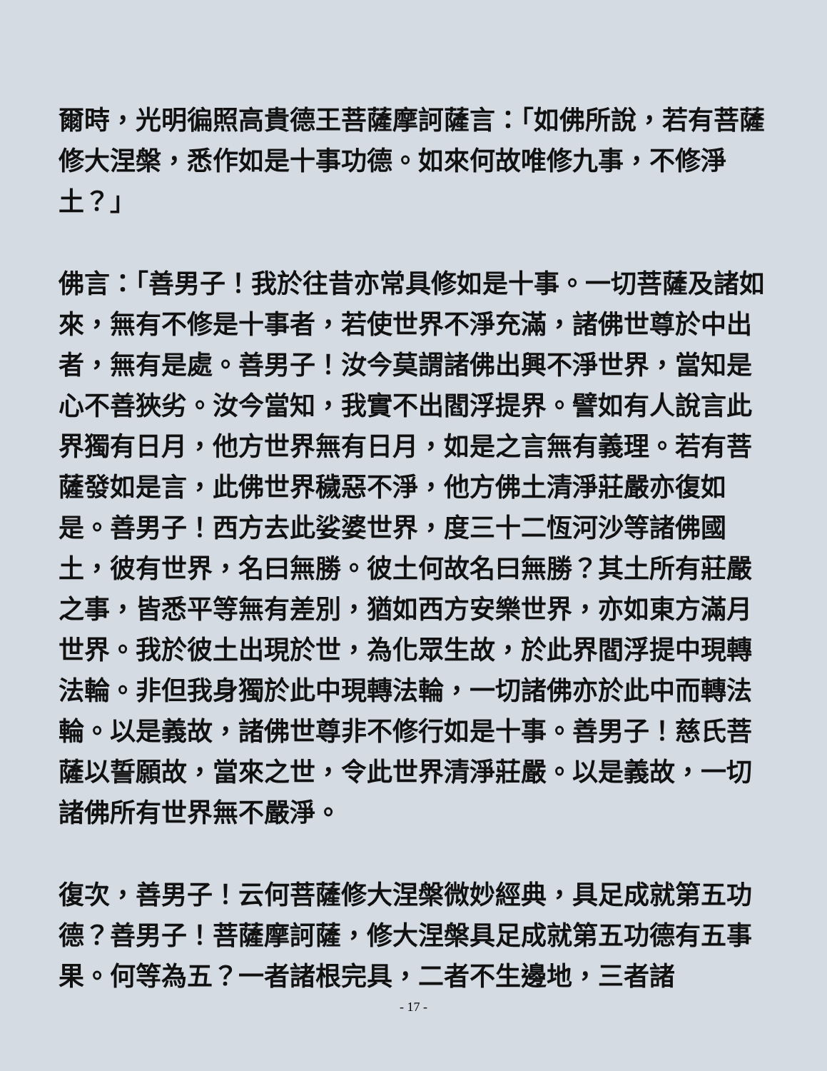爾時，光明徧照高貴德王菩薩摩訶薩言：「如佛所說，若有菩薩修大涅槃，悉作如是十事功德。如來何故唯修九事，不修淨土？」
佛言：「善男子！我於往昔亦常具修如是十事。一切菩薩及諸如來，無有不修是十事者，若使世界不淨充滿，諸佛世尊於中出者，無有是處。善男子！汝今莫謂諸佛出興不淨世界，當知是心不善狹劣。汝今當知，我實不出閻浮提界。譬如有人說言此界獨有日月，他方世界無有日月，如是之言無有義理。若有菩薩發如是言，此佛世界穢惡不淨，他方佛土清淨莊嚴亦復如是。善男子！西方去此娑婆世界，度三十二恆河沙等諸佛國土，彼有世界，名曰無勝。彼土何故名曰無勝？其土所有莊嚴之事，皆悉平等無有差別，猶如西方安樂世界，亦如東方滿月世界。我於彼土出現於世，為化眾生故，於此界閻浮提中現轉法輪。非但我身獨於此中現轉法輪，一切諸佛亦於此中而轉法輪。以是義故，諸佛世尊非不修行如是十事。善男子！慈氏菩薩以誓願故，當來之世，令此世界清淨莊嚴。以是義故，一切諸佛所有世界無不嚴淨。
復次，善男子！云何菩薩修大涅槃微妙經典，具足成就第五功德？善男子！菩薩摩訶薩，修大涅槃具足成就第五功德有五事果。何等為五？一者諸根完具，二者不生邊地，三者諸
- 17 -